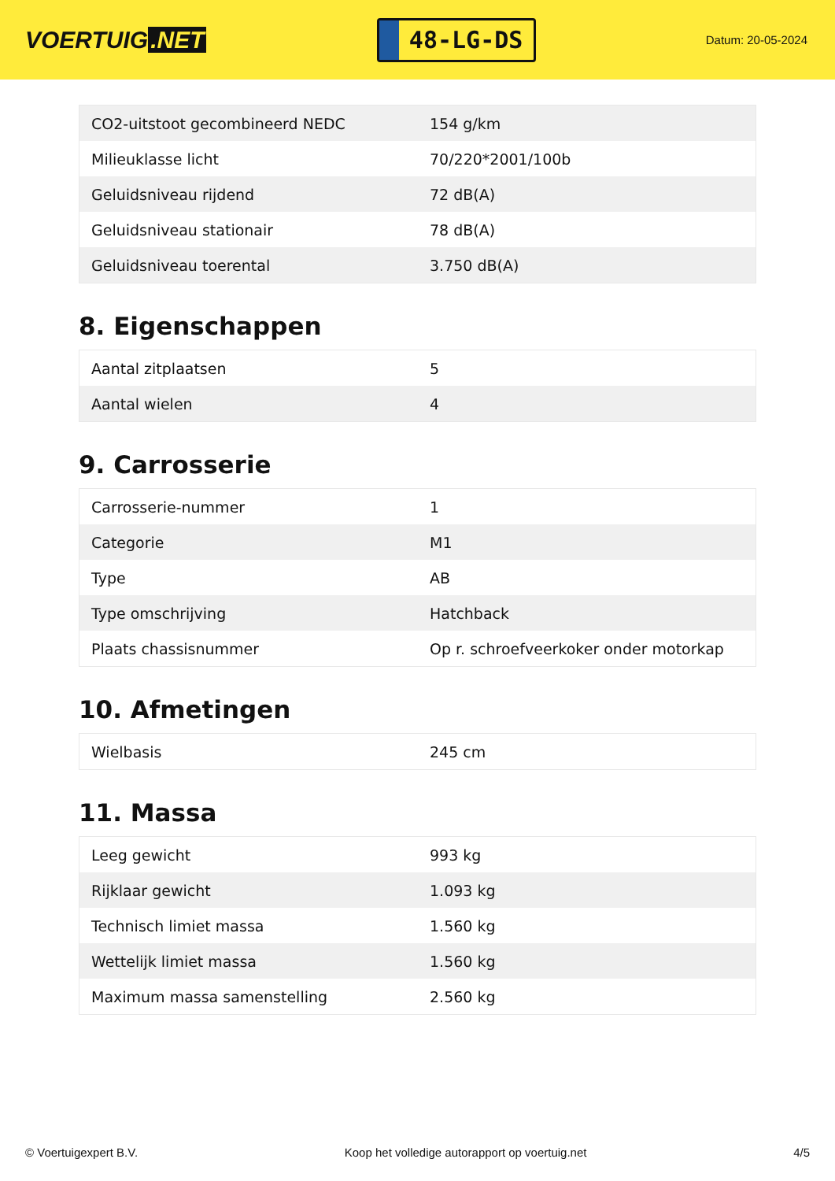VOERTUIG.NET
48-LG-DS
Datum: 20-05-2024
| CO2-uitstoot gecombineerd NEDC | 154 g/km |
| Milieuklasse licht | 70/220*2001/100b |
| Geluidsniveau rijdend | 72 dB(A) |
| Geluidsniveau stationair | 78 dB(A) |
| Geluidsniveau toerental | 3.750 dB(A) |
8. Eigenschappen
| Aantal zitplaatsen | 5 |
| Aantal wielen | 4 |
9. Carrosserie
| Carrosserie-nummer | 1 |
| Categorie | M1 |
| Type | AB |
| Type omschrijving | Hatchback |
| Plaats chassisnummer | Op r. schroefveerkoker onder motorkap |
10. Afmetingen
| Wielbasis | 245 cm |
11. Massa
| Leeg gewicht | 993 kg |
| Rijklaar gewicht | 1.093 kg |
| Technisch limiet massa | 1.560 kg |
| Wettelijk limiet massa | 1.560 kg |
| Maximum massa samenstelling | 2.560 kg |
© Voertuigexpert B.V. Koop het volledige autorapport op voertuig.net 4/5